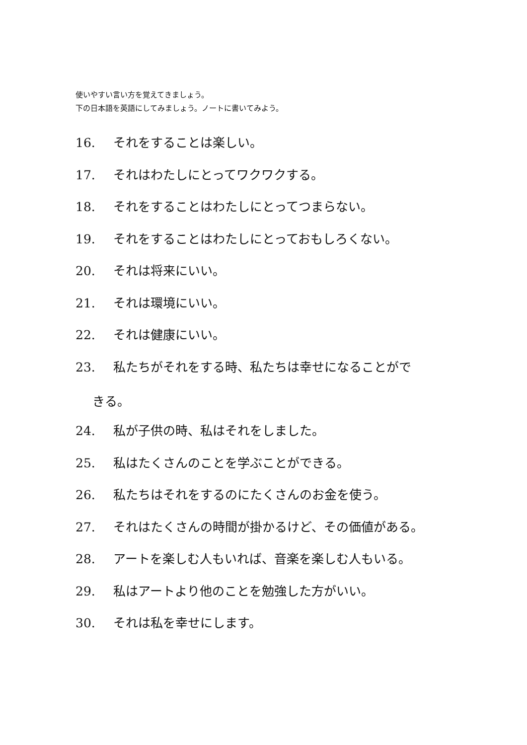使いやすい言い方を覚えてきましょう。
下の日本語を英語にしてみましょう。ノートに書いてみよう。
16. それをすることは楽しい。
17. それはわたしにとってワクワクする。
18. それをすることはわたしにとってつまらない。
19. それをすることはわたしにとっておもしろくない。
20. それは将来にいい。
21. それは環境にいい。
22. それは健康にいい。
23. 私たちがそれをする時、私たちは幸せになることがで
きる。
24. 私が子供の時、私はそれをしました。
25. 私はたくさんのことを学ぶことができる。
26. 私たちはそれをするのにたくさんのお金を使う。
27. それはたくさんの時間が掛かるけど、その価値がある。
28. アートを楽しむ人もいれば、音楽を楽しむ人もいる。
29. 私はアートより他のことを勉強した方がいい。
30. それは私を幸せにします。